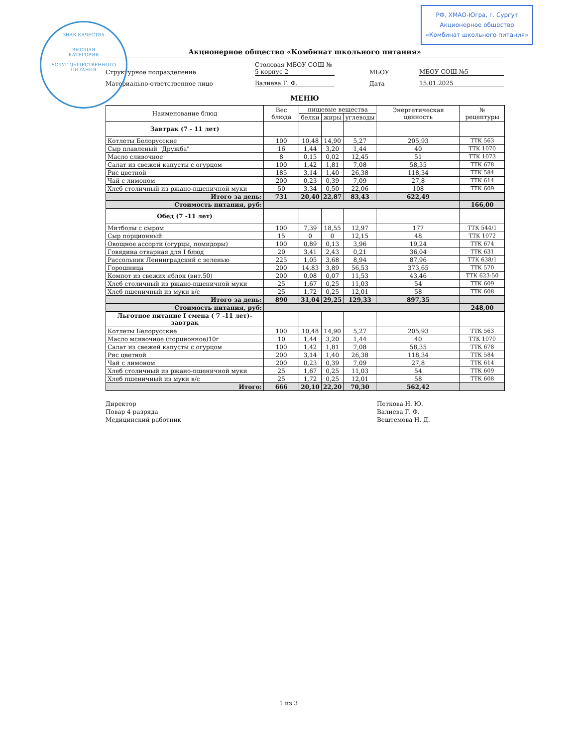ЗНАК КАЧЕСТВА
ВЫСШАЯ
КАТЕГОРИЯ
УСЛУГ ОБЩЕСТВЕННОГО ПИТАНИЯ
РФ, ХМАО-Югра, г. Сургут
Акционерное общество
«Комбинат школьного питания»
Акционерное общество «Комбинат школьного питания»
Структурное подразделение
Столовая МБОУ СОШ № 5 корпус 2
МБОУ
МБОУ СОШ №5
Материально-ответственное лицо
Валиева Г. Ф.
Дата
15.01.2025
МЕНЮ
| Наименование блюд | Вес блюда | пищевые вещества | | | Энергетическая ценность | № рецептуры |
| --- | --- | --- | --- | --- | --- | --- |
| | | белки | жиры | углеводы | | |
| Завтрак (7 - 11 лет) | | | | | | |
| Котлеты Белорусские | 100 | 10,48 | 14,90 | 5,27 | 205,93 | ТТК 563 |
| Сыр плавленый "Дружба" | 16 | 1,44 | 3,20 | 1,44 | 40 | ТТК 1070 |
| Масло сливочное | 8 | 0,15 | 0,02 | 12,45 | 51 | ТТК 1073 |
| Салат из свежей капусты с огурцом | 100 | 1,42 | 1,81 | 7,08 | 58,35 | ТТК 678 |
| Рис цветной | 185 | 3,14 | 1,40 | 26,38 | 118,34 | ТТК 584 |
| Чай с лимоном | 200 | 0,23 | 0,39 | 7,09 | 27,8 | ТТК 614 |
| Хлеб столичный из ржано-пшеничной муки | 50 | 3,34 | 0,50 | 22,06 | 108 | ТТК 609 |
| Итого за день: | 731 | 20,40 | 22,87 | 83,43 | 622,49 | |
| Стоимость питания, руб: | | | | | | 166,00 |
| Обед (7 -11 лет) | | | | | | |
| Митболы с сыром | 100 | 7,39 | 18,55 | 12,97 | 177 | ТТК 544/1 |
| Сыр порционный | 15 | 0 | 0 | 12,15 | 48 | ТТК 1072 |
| Овощное ассорти (огурцы, помидоры) | 100 | 0,89 | 0,13 | 3,96 | 19,24 | ТТК 674 |
| Говядина отварная для I блюд | 20 | 3,41 | 2,43 | 0,21 | 36,04 | ТТК 631 |
| Рассольник Ленинградский с зеленью | 225 | 1,05 | 3,68 | 8,94 | 87,96 | ТТК 638/1 |
| Горошница | 200 | 14,83 | 3,89 | 56,53 | 373,65 | ТТК 570 |
| Компот из свежих яблок (вит.50) | 200 | 0,08 | 0,07 | 11,53 | 43,46 | ТТК 623-50 |
| Хлеб столичный из ржано-пшеничной муки | 25 | 1,67 | 0,25 | 11,03 | 54 | ТТК 609 |
| Хлеб пшеничный из муки в/с | 25 | 1,72 | 0,25 | 12,01 | 58 | ТТК 608 |
| Итого за день: | 890 | 31,04 | 29,25 | 129,33 | 897,35 | |
| Стоимость питания, руб: | | | | | | 248,00 |
| Льготное питание I смена ( 7 -11 лет)-завтрак | | | | | | |
| Котлеты Белорусские | 100 | 10,48 | 14,90 | 5,27 | 205,93 | ТТК 563 |
| Масло мсивочное (порционное)10г | 10 | 1,44 | 3,20 | 1,44 | 40 | ТТК 1070 |
| Салат из свежей капусты с огурцом | 100 | 1,42 | 1,81 | 7,08 | 58,35 | ТТК 678 |
| Рис цветной | 200 | 3,14 | 1,40 | 26,38 | 118,34 | ТТК 584 |
| Чай с лимоном | 200 | 0,23 | 0,39 | 7,09 | 27,8 | ТТК 614 |
| Хлеб столичный из ржано-пшеничной муки | 25 | 1,67 | 0,25 | 11,03 | 54 | ТТК 609 |
| Хлеб пшеничный из муки в/с | 25 | 1,72 | 0,25 | 12,01 | 58 | ТТК 608 |
| Итого: | 666 | 20,10 | 22,20 | 70,30 | 562,42 | |
Директор
Повар 4 разряда
Медицинский работник
Петкова Н. Ю.
Валиева Г. Ф.
Вештемова Н. Д.
1 из 3